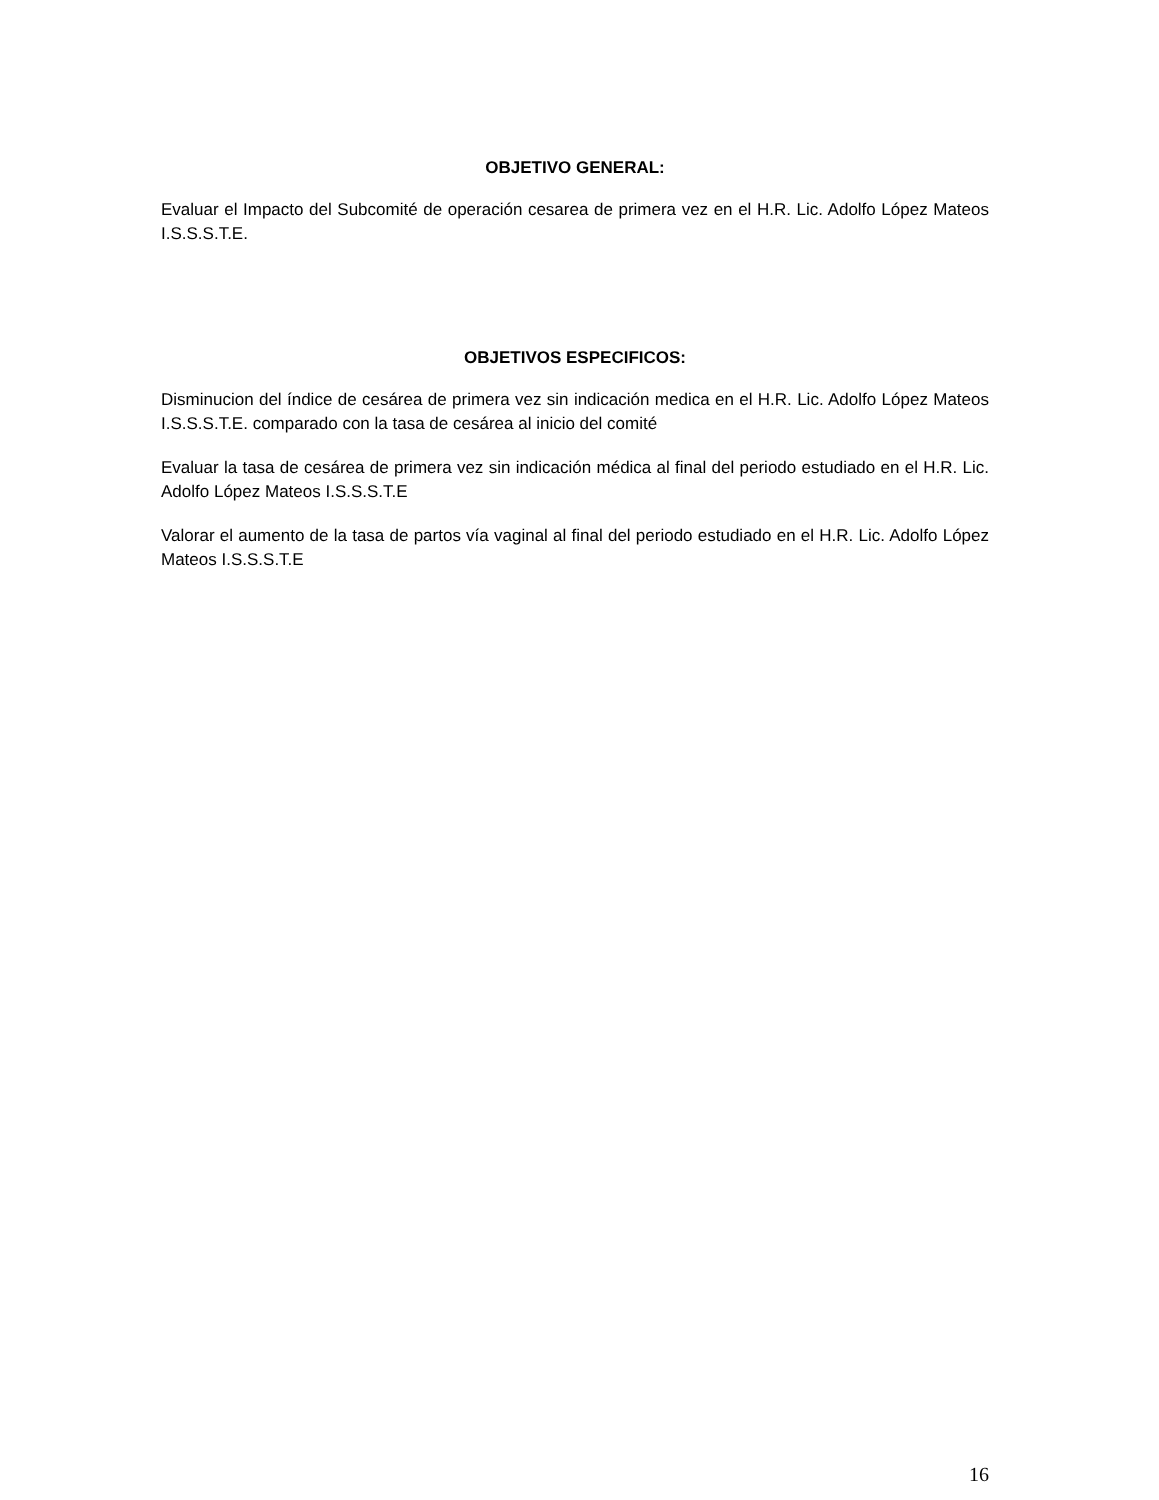OBJETIVO GENERAL:
Evaluar el Impacto del Subcomité de operación cesarea de primera vez en el H.R. Lic. Adolfo López Mateos I.S.S.S.T.E.
OBJETIVOS ESPECIFICOS:
Disminucion del índice de cesárea de primera vez sin indicación medica en el H.R. Lic. Adolfo López Mateos I.S.S.S.T.E. comparado con la tasa de cesárea al inicio del comité
Evaluar la tasa de cesárea de primera vez sin indicación médica al final del periodo estudiado en el H.R. Lic. Adolfo López Mateos I.S.S.S.T.E
Valorar el aumento de la tasa de partos vía vaginal al final del periodo estudiado en el H.R. Lic. Adolfo López Mateos I.S.S.S.T.E
16